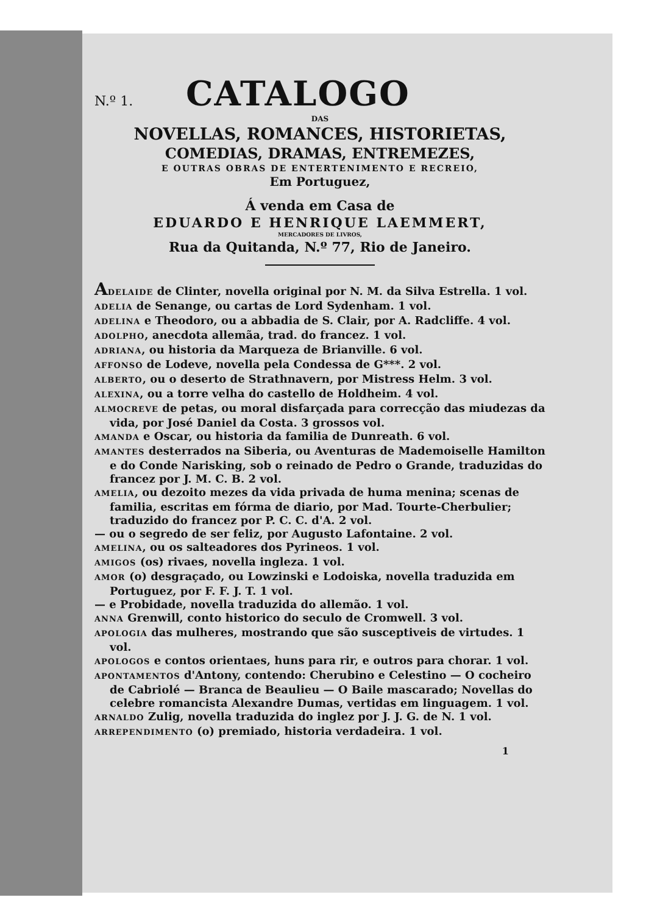N.º 1. CATALOGO
DAS
NOVELLAS, ROMANCES, HISTORIETAS,
COMEDIAS, DRAMAS, ENTREMEZES,
E OUTRAS OBRAS DE ENTERTENIMENTO E RECREIO,
Em Portuguez,
Á venda em Casa de
EDUARDO E HENRIQUE LAEMMERT,
MERCADORES DE LIVROS,
Rua da Quitanda, N.º 77, Rio de Janeiro.
ADELAIDE de Clinter, novella original por N. M. da Silva Estrella. 1 vol.
ADELIA de Senange, ou cartas de Lord Sydenham. 1 vol.
ADELINA e Theodoro, ou a abbadia de S. Clair, por A. Radcliffe. 4 vol.
ADOLPHO, anecdota allemãa, trad. do francez. 1 vol.
ADRIANA, ou historia da Marqueza de Brianville. 6 vol.
AFFONSO de Lodeve, novella pela Condessa de G***. 2 vol.
ALBERTO, ou o deserto de Strathnavern, por Mistress Helm. 3 vol.
ALEXINA, ou a torre velha do castello de Holdheim. 4 vol.
ALMOCREVE de petas, ou moral disfarçada para correcção das miudezas da vida, por José Daniel da Costa. 3 grossos vol.
AMANDA e Oscar, ou historia da familia de Dunreath. 6 vol.
AMANTES desterrados na Siberia, ou Aventuras de Mademoiselle Hamilton e do Conde Narisking, sob o reinado de Pedro o Grande, traduzidas do francez por J. M. C. B. 2 vol.
AMELIA, ou dezoito mezes da vida privada de huma menina; scenas de familia, escritas em fórma de diario, por Mad. Tourte-Cherbulier; traduzido do francez por P. C. C. d'A. 2 vol.
— ou o segredo de ser feliz, por Augusto Lafontaine. 2 vol.
AMELINA, ou os salteadores dos Pyrineos. 1 vol.
AMIGOS (os) rivaes, novella ingleza. 1 vol.
AMOR (o) desgraçado, ou Lowzinski e Lodoiska, novella traduzida em Portuguez, por F. F. J. T. 1 vol.
— e Probidade, novella traduzida do allemão. 1 vol.
ANNA Grenwill, conto historico do seculo de Cromwell. 3 vol.
APOLOGIA das mulheres, mostrando que são susceptiveis de virtudes. 1 vol.
APOLOGOS e contos orientaes, huns para rir, e outros para chorar. 1 vol.
APONTAMENTOS d'Antony, contendo: Cherubino e Celestino — O cocheiro de Cabriolé — Branca de Beaulieu — O Baile mascarado; Novellas do celebre romancista Alexandre Dumas, vertidas em linguagem. 1 vol.
ARNALDO Zulig, novella traduzida do inglez por J. J. G. de N. 1 vol.
ARREPENDIMENTO (o) premiado, historia verdadeira. 1 vol.
1